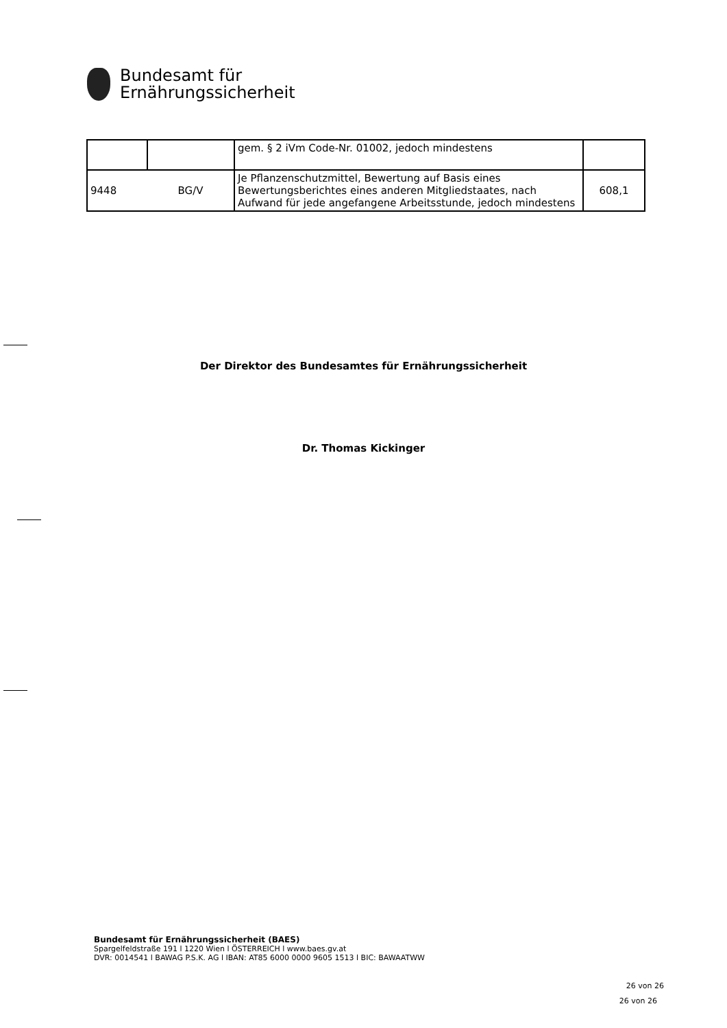Bundesamt für
Ernährungssicherheit
| | | gem. § 2 iVm Code-Nr. 01002, jedoch mindestens | |
| 9448 | BG/V | Je Pflanzenschutzmittel, Bewertung auf Basis eines Bewertungsberichtes eines anderen Mitgliedstaates, nach Aufwand für jede angefangene Arbeitsstunde, jedoch mindestens | 608,1 |
Der Direktor des Bundesamtes für Ernährungssicherheit
Dr. Thomas Kickinger
Bundesamt für Ernährungssicherheit (BAES)
Spargelfeldstraße 191 l 1220 Wien l ÖSTERREICH l www.baes.gv.at
DVR: 0014541 l BAWAG P.S.K. AG l IBAN: AT85 6000 0000 9605 1513 l BIC: BAWAATWW
26 von 26
26 von 26